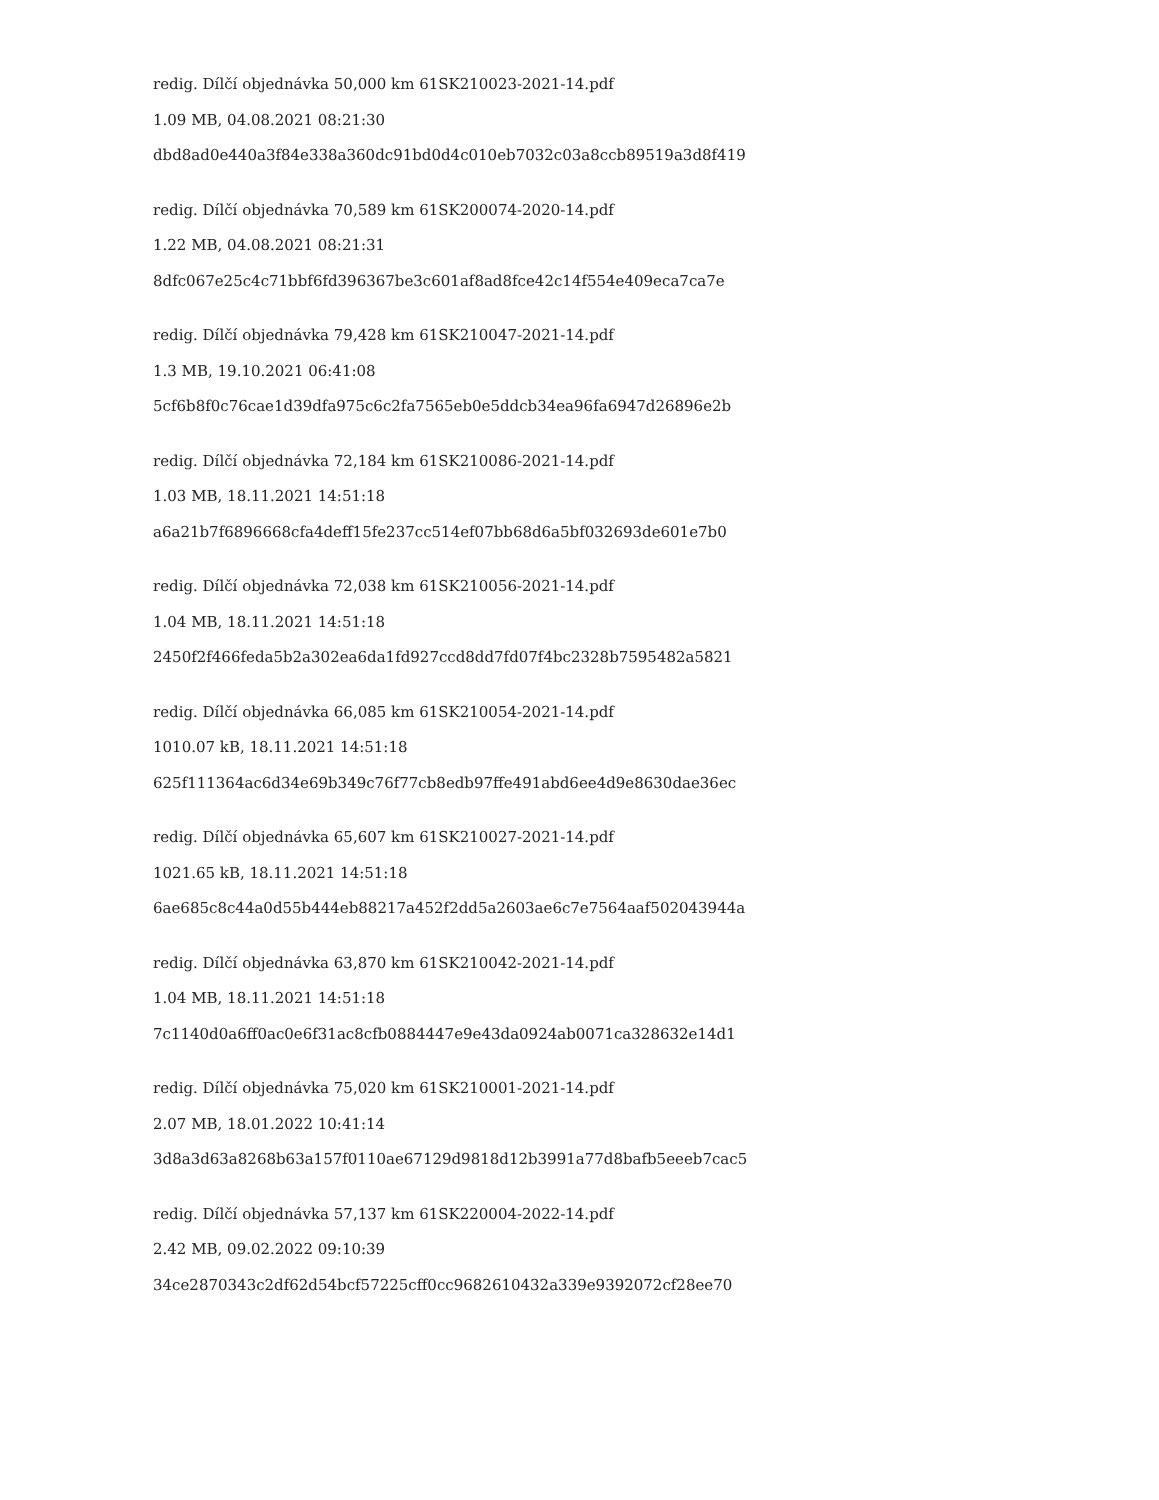redig. Dílčí objednávka 50,000 km 61SK210023-2021-14.pdf
1.09 MB, 04.08.2021 08:21:30
dbd8ad0e440a3f84e338a360dc91bd0d4c010eb7032c03a8ccb89519a3d8f419
redig. Dílčí objednávka 70,589 km 61SK200074-2020-14.pdf
1.22 MB, 04.08.2021 08:21:31
8dfc067e25c4c71bbf6fd396367be3c601af8ad8fce42c14f554e409eca7ca7e
redig. Dílčí objednávka 79,428 km 61SK210047-2021-14.pdf
1.3 MB, 19.10.2021 06:41:08
5cf6b8f0c76cae1d39dfa975c6c2fa7565eb0e5ddcb34ea96fa6947d26896e2b
redig. Dílčí objednávka 72,184 km 61SK210086-2021-14.pdf
1.03 MB, 18.11.2021 14:51:18
a6a21b7f6896668cfa4deff15fe237cc514ef07bb68d6a5bf032693de601e7b0
redig. Dílčí objednávka 72,038 km 61SK210056-2021-14.pdf
1.04 MB, 18.11.2021 14:51:18
2450f2f466feda5b2a302ea6da1fd927ccd8dd7fd07f4bc2328b7595482a5821
redig. Dílčí objednávka 66,085 km 61SK210054-2021-14.pdf
1010.07 kB, 18.11.2021 14:51:18
625f111364ac6d34e69b349c76f77cb8edb97ffe491abd6ee4d9e8630dae36ec
redig. Dílčí objednávka 65,607 km 61SK210027-2021-14.pdf
1021.65 kB, 18.11.2021 14:51:18
6ae685c8c44a0d55b444eb88217a452f2dd5a2603ae6c7e7564aaf502043944a
redig. Dílčí objednávka 63,870 km 61SK210042-2021-14.pdf
1.04 MB, 18.11.2021 14:51:18
7c1140d0a6ff0ac0e6f31ac8cfb0884447e9e43da0924ab0071ca328632e14d1
redig. Dílčí objednávka 75,020 km 61SK210001-2021-14.pdf
2.07 MB, 18.01.2022 10:41:14
3d8a3d63a8268b63a157f0110ae67129d9818d12b3991a77d8bafb5eeeb7cac5
redig. Dílčí objednávka 57,137 km 61SK220004-2022-14.pdf
2.42 MB, 09.02.2022 09:10:39
34ce2870343c2df62d54bcf57225cff0cc9682610432a339e9392072cf28ee70